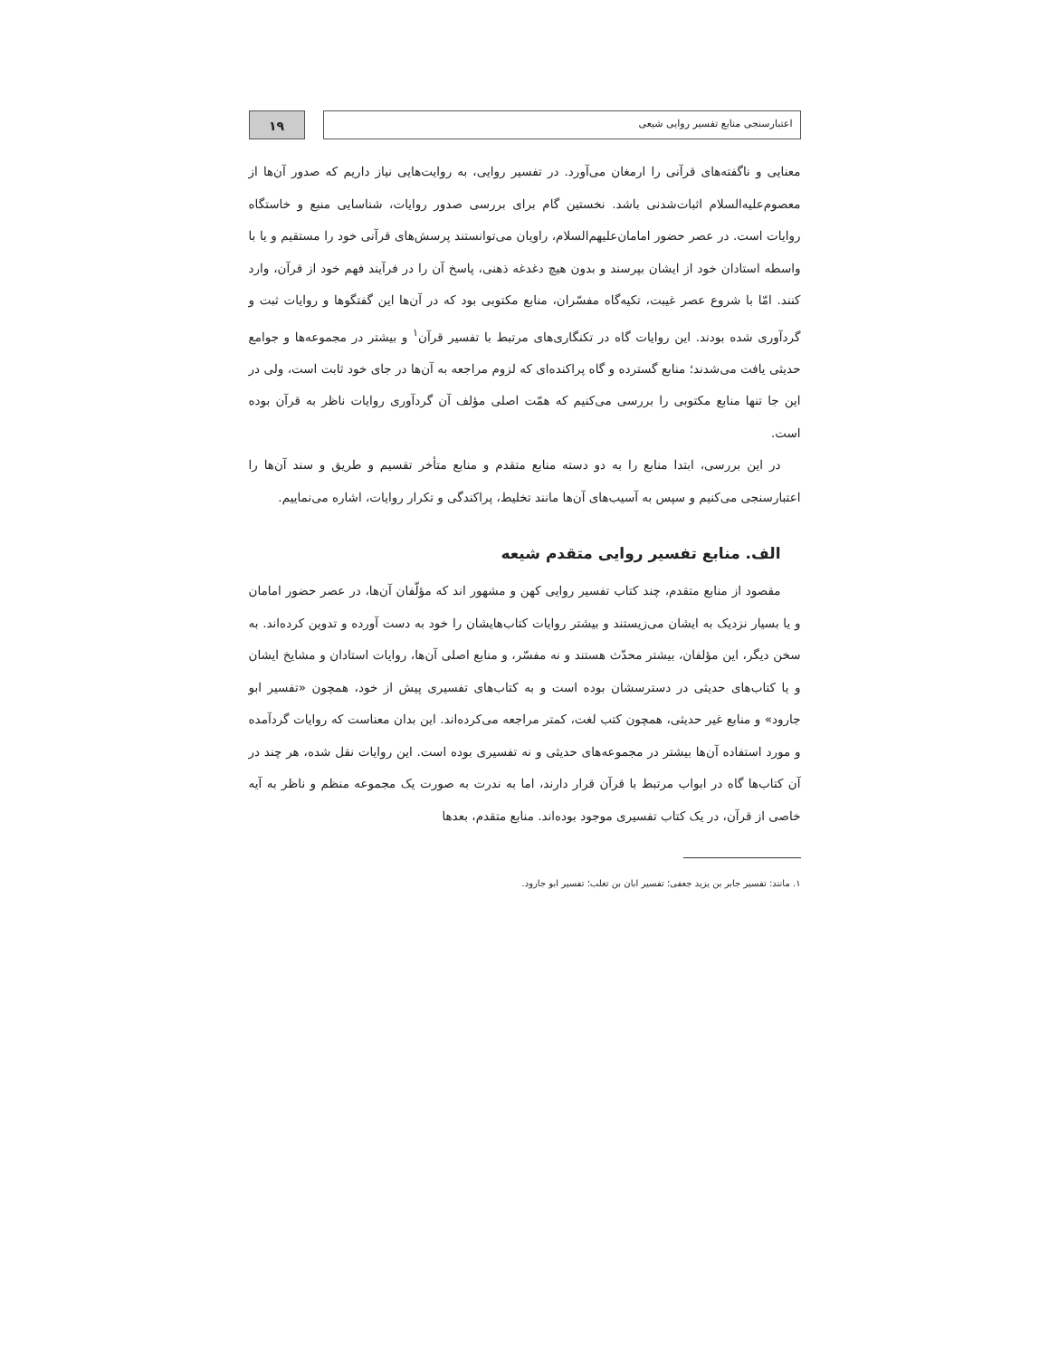اعتبارسنجی منابع تفسیر روایی شیعی
۱۹
معنایی و ناگفته‌های قرآنی را ارمغان می‌آورد. در تفسیر روایی، به روایت‌هایی نیاز داریم که صدور آن‌ها از معصوم‌علیه‌السلام اثبات‌شدنی باشد. نخستین گام برای بررسی صدور روایات، شناسایی منبع و خاستگاه روایات است. در عصر حضور امامان‌علیهم‌السلام، راویان می‌توانستند پرسش‌های قرآنی خود را مستقیم و یا با واسطه استادان خود از ایشان بپرسند و بدون هیچ دغدغه ذهنی، پاسخ آن را در فرآیند فهم خود از قرآن، وارد کنند. امّا با شروع عصر غیبت، تکیه‌گاه مفسّران، منابع مکتوبی بود که در آن‌ها این گفتگوها و روایات ثبت و گردآوری شده بودند. این روایات گاه در تکنگاری‌های مرتبط با تفسیر قرآن<sup>۱</sup> و بیشتر در مجموعه‌ها و جوامع حدیثی یافت می‌شدند؛ منابع گسترده و گاه پراکنده‌ای که لزوم مراجعه به آن‌ها در جای خود ثابت است، ولی در این جا تنها منابع مکتوبی را بررسی می‌کنیم که همّت اصلی مؤلف آن گردآوری روایات ناظر به قرآن بوده است.
در این بررسی، ابتدا منابع را به دو دسته منابع متقدم و منابع متأخر تقسیم و طریق و سند آن‌ها را اعتبارسنجی می‌کنیم و سپس به آسیب‌های آن‌ها مانند تخلیط، پراکندگی و تکرار روایات، اشاره می‌نماییم.
الف. منابع تفسیر روایی متقدم شیعه
مقصود از منابع متقدم، چند کتاب تفسیر روایی کهن و مشهور اند که مؤلّفان آن‌ها، در عصر حضور امامان و یا بسیار نزدیک به ایشان می‌زیستند و بیشتر روایات کتاب‌هایشان را خود به دست آورده و تدوین کرده‌اند. به سخن دیگر، این مؤلفان، بیشتر محدّث هستند و نه مفسّر، و منابع اصلی آن‌ها، روایات استادان و مشایخ ایشان و یا کتاب‌های حدیثی در دسترسشان بوده است و به کتاب‌های تفسیری پیش از خود، همچون «تفسیر ابو جارود» و منابع غیر حدیثی، همچون کتب لغت، کمتر مراجعه می‌کرده‌اند. این بدان معناست که روایات گردآمده و مورد استفاده آن‌ها بیشتر در مجموعه‌های حدیثی و نه تفسیری بوده است. این روایات نقل شده، هر چند در آن کتاب‌ها گاه در ابواب مرتبط با قرآن قرار دارند، اما به ندرت به صورت یک مجموعه منظم و ناظر به آیه خاصی از قرآن، در یک کتاب تفسیری موجود بوده‌اند. منابع متقدم، بعدها
۱. مانند: تفسیر جابر بن یزید جعفی؛ تفسیر ابان بن تغلب؛ تفسیر ابو جارود.